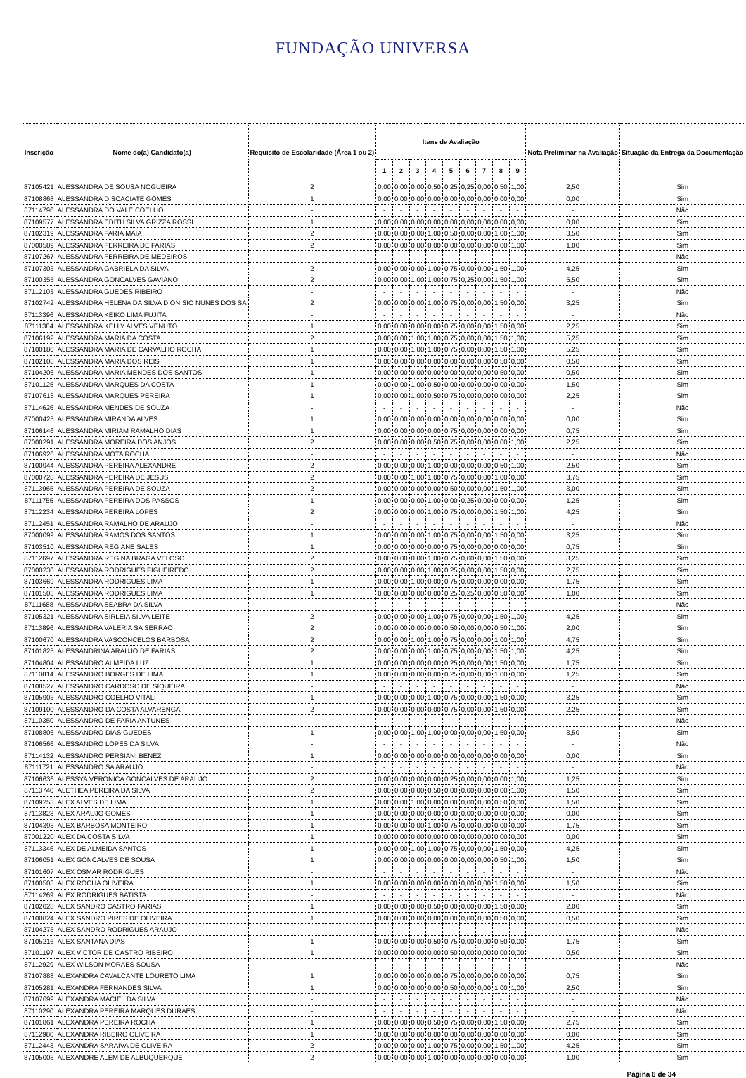FUNDAÇÃO UNIVERSA
| Inscrição | Nome do(a) Candidato(a) | Requisito de Escolaridade (Área 1 ou 2) | Itens de Avaliação | | | | | | | | | Nota Preliminar na Avaliação | Situação da Entrega da Documentação |
| --- | --- | --- | --- | --- | --- | --- | --- | --- | --- | --- | --- | --- | --- |
| | | | 1 | 2 | 3 | 4 | 5 | 6 | 7 | 8 | 9 | | |
| 87105421 | ALESSANDRA DE SOUSA NOGUEIRA | 2 | 0,00 | 0,00 | 0,00 | 0,50 | 0,25 | 0,25 | 0,00 | 0,50 | 1,00 | 2,50 | Sim |
| 87108868 | ALESSANDRA DISCACIATE GOMES | 1 | 0,00 | 0,00 | 0,00 | 0,00 | 0,00 | 0,00 | 0,00 | 0,00 | 0,00 | 0,00 | Sim |
| 87114796 | ALESSANDRA DO VALE COELHO | - | - | - | - | - | - | - | - | - | - | - | Não |
| 87109577 | ALESSANDRA EDITH SILVA GRIZZA ROSSI | 1 | 0,00 | 0,00 | 0,00 | 0,00 | 0,00 | 0,00 | 0,00 | 0,00 | 0,00 | 0,00 | Sim |
| 87102319 | ALESSANDRA FARIA MAIA | 2 | 0,00 | 0,00 | 0,00 | 1,00 | 0,50 | 0,00 | 0,00 | 1,00 | 1,00 | 3,50 | Sim |
| 87000589 | ALESSANDRA FERREIRA DE FARIAS | 2 | 0,00 | 0,00 | 0,00 | 0,00 | 0,00 | 0,00 | 0,00 | 0,00 | 1,00 | 1,00 | Sim |
| 87107267 | ALESSANDRA FERREIRA DE MEDEIROS | - | - | - | - | - | - | - | - | - | - | - | Não |
| 87107303 | ALESSANDRA GABRIELA DA SILVA | 2 | 0,00 | 0,00 | 0,00 | 1,00 | 0,75 | 0,00 | 0,00 | 1,50 | 1,00 | 4,25 | Sim |
| 87100355 | ALESSANDRA GONCALVES GAVIANO | 2 | 0,00 | 0,00 | 1,00 | 1,00 | 0,75 | 0,25 | 0,00 | 1,50 | 1,00 | 5,50 | Sim |
| 87112103 | ALESSANDRA GUEDES RIBEIRO | - | - | - | - | - | - | - | - | - | - | - | Não |
| 87102742 | ALESSANDRA HELENA DA SILVA DIONISIO NUNES DOS SA | 2 | 0,00 | 0,00 | 0,00 | 1,00 | 0,75 | 0,00 | 0,00 | 1,50 | 0,00 | 3,25 | Sim |
| 87113396 | ALESSANDRA KEIKO LIMA FUJITA | - | - | - | - | - | - | - | - | - | - | - | Não |
| 87111384 | ALESSANDRA KELLY ALVES VENUTO | 1 | 0,00 | 0,00 | 0,00 | 0,00 | 0,75 | 0,00 | 0,00 | 1,50 | 0,00 | 2,25 | Sim |
| 87106192 | ALESSANDRA MARIA DA COSTA | 2 | 0,00 | 0,00 | 1,00 | 1,00 | 0,75 | 0,00 | 0,00 | 1,50 | 1,00 | 5,25 | Sim |
| 87100180 | ALESSANDRA MARIA DE CARVALHO ROCHA | 1 | 0,00 | 0,00 | 1,00 | 1,00 | 0,75 | 0,00 | 0,00 | 1,50 | 1,00 | 5,25 | Sim |
| 87102108 | ALESSANDRA MARIA DOS REIS | 1 | 0,00 | 0,00 | 0,00 | 0,00 | 0,00 | 0,00 | 0,00 | 0,50 | 0,00 | 0,50 | Sim |
| 87104206 | ALESSANDRA MARIA MENDES DOS SANTOS | 1 | 0,00 | 0,00 | 0,00 | 0,00 | 0,00 | 0,00 | 0,00 | 0,50 | 0,00 | 0,50 | Sim |
| 87101125 | ALESSANDRA MARQUES DA COSTA | 1 | 0,00 | 0,00 | 1,00 | 0,50 | 0,00 | 0,00 | 0,00 | 0,00 | 0,00 | 1,50 | Sim |
| 87107618 | ALESSANDRA MARQUES PEREIRA | 1 | 0,00 | 0,00 | 1,00 | 0,50 | 0,75 | 0,00 | 0,00 | 0,00 | 0,00 | 2,25 | Sim |
| 87114626 | ALESSANDRA MENDES DE SOUZA | - | - | - | - | - | - | - | - | - | - | - | Não |
| 87000425 | ALESSANDRA MIRANDA ALVES | 1 | 0,00 | 0,00 | 0,00 | 0,00 | 0,00 | 0,00 | 0,00 | 0,00 | 0,00 | 0,00 | Sim |
| 87106146 | ALESSANDRA MIRIAM RAMALHO DIAS | 1 | 0,00 | 0,00 | 0,00 | 0,00 | 0,75 | 0,00 | 0,00 | 0,00 | 0,00 | 0,75 | Sim |
| 87000291 | ALESSANDRA MOREIRA DOS ANJOS | 2 | 0,00 | 0,00 | 0,00 | 0,50 | 0,75 | 0,00 | 0,00 | 0,00 | 1,00 | 2,25 | Sim |
| 87106926 | ALESSANDRA MOTA ROCHA | - | - | - | - | - | - | - | - | - | - | - | Não |
| 87100944 | ALESSANDRA PEREIRA ALEXANDRE | 2 | 0,00 | 0,00 | 0,00 | 1,00 | 0,00 | 0,00 | 0,00 | 0,50 | 1,00 | 2,50 | Sim |
| 87000728 | ALESSANDRA PEREIRA DE JESUS | 2 | 0,00 | 0,00 | 1,00 | 1,00 | 0,75 | 0,00 | 0,00 | 1,00 | 0,00 | 3,75 | Sim |
| 87113965 | ALESSANDRA PEREIRA DE SOUZA | 2 | 0,00 | 0,00 | 0,00 | 0,00 | 0,50 | 0,00 | 0,00 | 1,50 | 1,00 | 3,00 | Sim |
| 87111755 | ALESSANDRA PEREIRA DOS PASSOS | 1 | 0,00 | 0,00 | 0,00 | 1,00 | 0,00 | 0,25 | 0,00 | 0,00 | 0,00 | 1,25 | Sim |
| 87112234 | ALESSANDRA PEREIRA LOPES | 2 | 0,00 | 0,00 | 0,00 | 1,00 | 0,75 | 0,00 | 0,00 | 1,50 | 1,00 | 4,25 | Sim |
| 87112451 | ALESSANDRA RAMALHO DE ARAUJO | - | - | - | - | - | - | - | - | - | - | - | Não |
| 87000099 | ALESSANDRA RAMOS DOS SANTOS | 1 | 0,00 | 0,00 | 0,00 | 1,00 | 0,75 | 0,00 | 0,00 | 1,50 | 0,00 | 3,25 | Sim |
| 87103510 | ALESSANDRA REGIANE SALES | 1 | 0,00 | 0,00 | 0,00 | 0,00 | 0,75 | 0,00 | 0,00 | 0,00 | 0,00 | 0,75 | Sim |
| 87112697 | ALESSANDRA REGINA BRAGA VELOSO | 2 | 0,00 | 0,00 | 0,00 | 1,00 | 0,75 | 0,00 | 0,00 | 1,50 | 0,00 | 3,25 | Sim |
| 87000230 | ALESSANDRA RODRIGUES FIGUEIREDO | 2 | 0,00 | 0,00 | 0,00 | 1,00 | 0,25 | 0,00 | 0,00 | 1,50 | 0,00 | 2,75 | Sim |
| 87103669 | ALESSANDRA RODRIGUES LIMA | 1 | 0,00 | 0,00 | 1,00 | 0,00 | 0,75 | 0,00 | 0,00 | 0,00 | 0,00 | 1,75 | Sim |
| 87101503 | ALESSANDRA RODRIGUES LIMA | 1 | 0,00 | 0,00 | 0,00 | 0,00 | 0,25 | 0,25 | 0,00 | 0,50 | 0,00 | 1,00 | Sim |
| 87111688 | ALESSANDRA SEABRA DA SILVA | - | - | - | - | - | - | - | - | - | - | - | Não |
| 87105321 | ALESSANDRA SIRLEIA SILVA LEITE | 2 | 0,00 | 0,00 | 0,00 | 1,00 | 0,75 | 0,00 | 0,00 | 1,50 | 1,00 | 4,25 | Sim |
| 87113896 | ALESSANDRA VALERIA SA SERRAO | 2 | 0,00 | 0,00 | 0,00 | 0,00 | 0,50 | 0,00 | 0,00 | 0,50 | 1,00 | 2,00 | Sim |
| 87100670 | ALESSANDRA VASCONCELOS BARBOSA | 2 | 0,00 | 0,00 | 1,00 | 1,00 | 0,75 | 0,00 | 0,00 | 1,00 | 1,00 | 4,75 | Sim |
| 87101825 | ALESSANDRINA ARAUJO DE FARIAS | 2 | 0,00 | 0,00 | 0,00 | 1,00 | 0,75 | 0,00 | 0,00 | 1,50 | 1,00 | 4,25 | Sim |
| 87104804 | ALESSANDRO ALMEIDA LUZ | 1 | 0,00 | 0,00 | 0,00 | 0,00 | 0,25 | 0,00 | 0,00 | 1,50 | 0,00 | 1,75 | Sim |
| 87110814 | ALESSANDRO BORGES DE LIMA | 1 | 0,00 | 0,00 | 0,00 | 0,00 | 0,25 | 0,00 | 0,00 | 1,00 | 0,00 | 1,25 | Sim |
| 87108527 | ALESSANDRO CARDOSO DE SIQUEIRA | - | - | - | - | - | - | - | - | - | - | - | Não |
| 87105903 | ALESSANDRO COELHO VITALI | 1 | 0,00 | 0,00 | 0,00 | 1,00 | 0,75 | 0,00 | 0,00 | 1,50 | 0,00 | 3,25 | Sim |
| 87109100 | ALESSANDRO DA COSTA ALVARENGA | 2 | 0,00 | 0,00 | 0,00 | 0,00 | 0,75 | 0,00 | 0,00 | 1,50 | 0,00 | 2,25 | Sim |
| 87110350 | ALESSANDRO DE FARIA ANTUNES | - | - | - | - | - | - | - | - | - | - | - | Não |
| 87108806 | ALESSANDRO DIAS GUEDES | 1 | 0,00 | 0,00 | 1,00 | 1,00 | 0,00 | 0,00 | 0,00 | 1,50 | 0,00 | 3,50 | Sim |
| 87106566 | ALESSANDRO LOPES DA SILVA | - | - | - | - | - | - | - | - | - | - | - | Não |
| 87114132 | ALESSANDRO PERSIANI BENEZ | 1 | 0,00 | 0,00 | 0,00 | 0,00 | 0,00 | 0,00 | 0,00 | 0,00 | 0,00 | 0,00 | Sim |
| 87111721 | ALESSANDRO SA ARAUJO | - | - | - | - | - | - | - | - | - | - | - | Não |
| 87106636 | ALESSYA VERONICA GONCALVES DE ARAUJO | 2 | 0,00 | 0,00 | 0,00 | 0,00 | 0,25 | 0,00 | 0,00 | 0,00 | 1,00 | 1,25 | Sim |
| 87113740 | ALETHEA PEREIRA DA SILVA | 2 | 0,00 | 0,00 | 0,00 | 0,50 | 0,00 | 0,00 | 0,00 | 0,00 | 1,00 | 1,50 | Sim |
| 87109253 | ALEX ALVES DE LIMA | 1 | 0,00 | 0,00 | 1,00 | 0,00 | 0,00 | 0,00 | 0,00 | 0,50 | 0,00 | 1,50 | Sim |
| 87113823 | ALEX ARAUJO GOMES | 1 | 0,00 | 0,00 | 0,00 | 0,00 | 0,00 | 0,00 | 0,00 | 0,00 | 0,00 | 0,00 | Sim |
| 87104393 | ALEX BARBOSA MONTEIRO | 1 | 0,00 | 0,00 | 0,00 | 1,00 | 0,75 | 0,00 | 0,00 | 0,00 | 0,00 | 1,75 | Sim |
| 87001220 | ALEX DA COSTA SILVA | 1 | 0,00 | 0,00 | 0,00 | 0,00 | 0,00 | 0,00 | 0,00 | 0,00 | 0,00 | 0,00 | Sim |
| 87113346 | ALEX DE ALMEIDA SANTOS | 1 | 0,00 | 0,00 | 1,00 | 1,00 | 0,75 | 0,00 | 0,00 | 1,50 | 0,00 | 4,25 | Sim |
| 87106051 | ALEX GONCALVES DE SOUSA | 1 | 0,00 | 0,00 | 0,00 | 0,00 | 0,00 | 0,00 | 0,00 | 0,50 | 1,00 | 1,50 | Sim |
| 87101607 | ALEX OSMAR RODRIGUES | - | - | - | - | - | - | - | - | - | - | - | Não |
| 87100503 | ALEX ROCHA OLIVEIRA | 1 | 0,00 | 0,00 | 0,00 | 0,00 | 0,00 | 0,00 | 0,00 | 1,50 | 0,00 | 1,50 | Sim |
| 87114269 | ALEX RODRIGUES BATISTA | - | - | - | - | - | - | - | - | - | - | - | Não |
| 87102028 | ALEX SANDRO CASTRO FARIAS | 1 | 0,00 | 0,00 | 0,00 | 0,50 | 0,00 | 0,00 | 0,00 | 1,50 | 0,00 | 2,00 | Sim |
| 87100824 | ALEX SANDRO PIRES DE OLIVEIRA | 1 | 0,00 | 0,00 | 0,00 | 0,00 | 0,00 | 0,00 | 0,00 | 0,50 | 0,00 | 0,50 | Sim |
| 87104275 | ALEX SANDRO RODRIGUES ARAUJO | - | - | - | - | - | - | - | - | - | - | - | Não |
| 87105216 | ALEX SANTANA DIAS | 1 | 0,00 | 0,00 | 0,00 | 0,50 | 0,75 | 0,00 | 0,00 | 0,50 | 0,00 | 1,75 | Sim |
| 87101197 | ALEX VICTOR DE CASTRO RIBEIRO | 1 | 0,00 | 0,00 | 0,00 | 0,00 | 0,50 | 0,00 | 0,00 | 0,00 | 0,00 | 0,50 | Sim |
| 87112929 | ALEX WILSON MORAES SOUSA | - | - | - | - | - | - | - | - | - | - | - | Não |
| 87107888 | ALEXANDRA CAVALCANTE LOURETO LIMA | 1 | 0,00 | 0,00 | 0,00 | 0,00 | 0,75 | 0,00 | 0,00 | 0,00 | 0,00 | 0,75 | Sim |
| 87105281 | ALEXANDRA FERNANDES SILVA | 1 | 0,00 | 0,00 | 0,00 | 0,00 | 0,50 | 0,00 | 0,00 | 1,00 | 1,00 | 2,50 | Sim |
| 87107699 | ALEXANDRA MACIEL DA SILVA | - | - | - | - | - | - | - | - | - | - | - | Não |
| 87110290 | ALEXANDRA PEREIRA MARQUES DURAES | - | - | - | - | - | - | - | - | - | - | - | Não |
| 87101861 | ALEXANDRA PEREIRA ROCHA | 1 | 0,00 | 0,00 | 0,00 | 0,50 | 0,75 | 0,00 | 0,00 | 1,50 | 0,00 | 2,75 | Sim |
| 87112980 | ALEXANDRA RIBEIRO OLIVEIRA | 1 | 0,00 | 0,00 | 0,00 | 0,00 | 0,00 | 0,00 | 0,00 | 0,00 | 0,00 | 0,00 | Sim |
| 87112443 | ALEXANDRA SARAIVA DE OLIVEIRA | 2 | 0,00 | 0,00 | 0,00 | 1,00 | 0,75 | 0,00 | 0,00 | 1,50 | 1,00 | 4,25 | Sim |
| 87105003 | ALEXANDRE ALEM DE ALBUQUERQUE | 2 | 0,00 | 0,00 | 0,00 | 1,00 | 0,00 | 0,00 | 0,00 | 0,00 | 0,00 | 1,00 | Sim |
Página 6 de 34